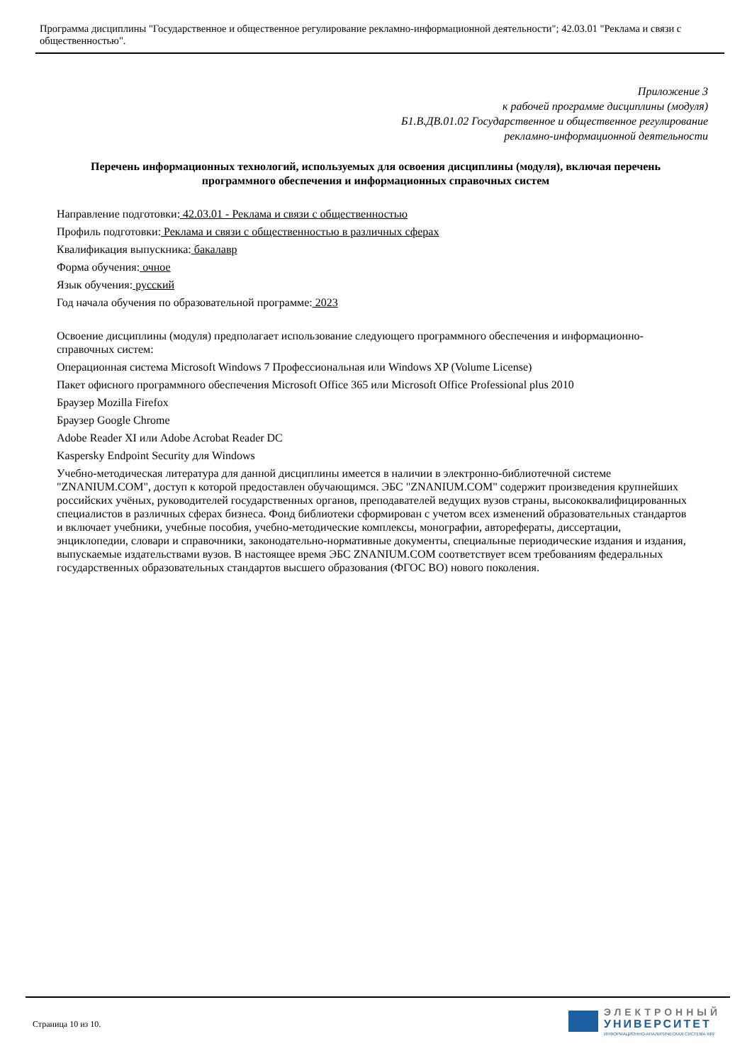Программа дисциплины "Государственное и общественное регулирование рекламно-информационной деятельности"; 42.03.01 "Реклама и связи с общественностью".
Приложение 3
к рабочей программе дисциплины (модуля)
Б1.В.ДВ.01.02 Государственное и общественное регулирование
рекламно-информационной деятельности
Перечень информационных технологий, используемых для освоения дисциплины (модуля), включая перечень программного обеспечения и информационных справочных систем
Направление подготовки: 42.03.01 - Реклама и связи с общественностью
Профиль подготовки: Реклама и связи с общественностью в различных сферах
Квалификация выпускника: бакалавр
Форма обучения: очное
Язык обучения: русский
Год начала обучения по образовательной программе: 2023
Освоение дисциплины (модуля) предполагает использование следующего программного обеспечения и информационно-справочных систем:
Операционная система Microsoft Windows 7 Профессиональная или Windows XP (Volume License)
Пакет офисного программного обеспечения Microsoft Office 365 или Microsoft Office Professional plus 2010
Браузер Mozilla Firefox
Браузер Google Chrome
Adobe Reader XI или Adobe Acrobat Reader DC
Kaspersky Endpoint Security для Windows
Учебно-методическая литература для данной дисциплины имеется в наличии в электронно-библиотечной системе "ZNANIUM.COM", доступ к которой предоставлен обучающимся. ЭБС "ZNANIUM.COM" содержит произведения крупнейших российских учёных, руководителей государственных органов, преподавателей ведущих вузов страны, высококвалифицированных специалистов в различных сферах бизнеса. Фонд библиотеки сформирован с учетом всех изменений образовательных стандартов и включает учебники, учебные пособия, учебно-методические комплексы, монографии, авторефераты, диссертации, энциклопедии, словари и справочники, законодательно-нормативные документы, специальные периодические издания и издания, выпускаемые издательствами вузов. В настоящее время ЭБС ZNANIUM.COM соответствует всем требованиям федеральных государственных образовательных стандартов высшего образования (ФГОС ВО) нового поколения.
Страница 10 из 10.
ЭЛЕКТРОННЫЙ
УНИВЕРСИТЕТ
ИНФОРМАЦИОННО-АНАЛИТИЧЕСКАЯ СИСТЕМА КФУ